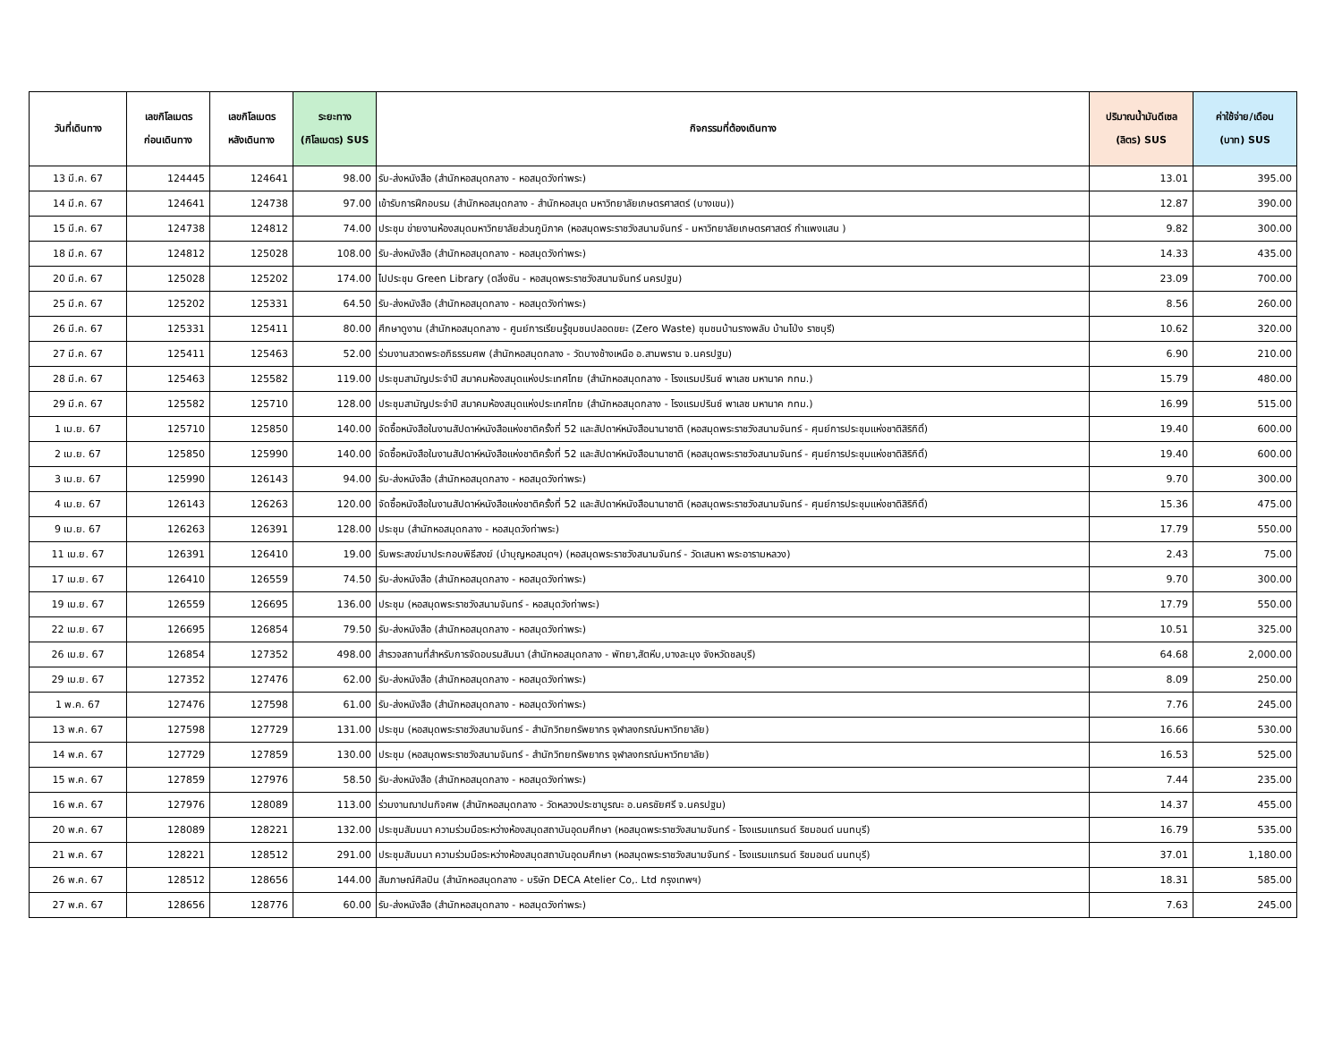| วันที่เดินทาง | เลขกิโลเมตร ก่อนเดินทาง | เลขกิโลเมตร หลังเดินทาง | ระยะทาง (กิโลเมตร) SUS | กิจกรรมที่ต้องเดินทาง | ปริมาณน้ำมันดีเซล (ลิตร) SUS | ค่าใช้จ่าย/เดือน (บาท) SUS |
| --- | --- | --- | --- | --- | --- | --- |
| 13 มี.ค. 67 | 124445 | 124641 | 98.00 | รับ-ส่งหนังสือ (สำนักหอสมุดกลาง - หอสมุดวังท่าพระ) | 13.01 | 395.00 |
| 14 มี.ค. 67 | 124641 | 124738 | 97.00 | เข้ารับการฝึกอบรม (สำนักหอสมุดกลาง - สำนักหอสมุด มหาวิทยาลัยเกษตรศาสตร์ (บางเขน)) | 12.87 | 390.00 |
| 15 มี.ค. 67 | 124738 | 124812 | 74.00 | ประชุม ข่ายงานห้องสมุดมหาวิทยาลัยส่วนภูมิภาค (หอสมุดพระราชวังสนามจันทร์ - มหาวิทยาลัยเกษตรศาสตร์ กำแพงแสน ) | 9.82 | 300.00 |
| 18 มี.ค. 67 | 124812 | 125028 | 108.00 | รับ-ส่งหนังสือ (สำนักหอสมุดกลาง - หอสมุดวังท่าพระ) | 14.33 | 435.00 |
| 20 มี.ค. 67 | 125028 | 125202 | 174.00 | ไปประชุม Green Library (ตลิ่งชัน - หอสมุดพระราชวังสนามจันทร์ นครปฐม) | 23.09 | 700.00 |
| 25 มี.ค. 67 | 125202 | 125331 | 64.50 | รับ-ส่งหนังสือ (สำนักหอสมุดกลาง - หอสมุดวังท่าพระ) | 8.56 | 260.00 |
| 26 มี.ค. 67 | 125331 | 125411 | 80.00 | ศึกษาดูงาน (สำนักหอสมุดกลาง - ศูนย์การเรียนรู้ชุมชนปลอดขยะ (Zero Waste) ชุมชนบ้านรางพลับ บ้านโป่ง ราชบุรี) | 10.62 | 320.00 |
| 27 มี.ค. 67 | 125411 | 125463 | 52.00 | ร่วมงานสวดพระอภิธรรมศพ (สำนักหอสมุดกลาง - วัดบางช้างเหนือ อ.สามพราน จ.นครปฐม) | 6.90 | 210.00 |
| 28 มี.ค. 67 | 125463 | 125582 | 119.00 | ประชุมสามัญประจำปี สมาคมห้องสมุดแห่งประเทศไทย (สำนักหอสมุดกลาง - โรงแรมปรินซ์ พาเลซ มหานาค กทม.) | 15.79 | 480.00 |
| 29 มี.ค. 67 | 125582 | 125710 | 128.00 | ประชุมสามัญประจำปี สมาคมห้องสมุดแห่งประเทศไทย (สำนักหอสมุดกลาง - โรงแรมปรินซ์ พาเลซ มหานาค กทม.) | 16.99 | 515.00 |
| 1 เม.ย. 67 | 125710 | 125850 | 140.00 | จัดซื้อหนังสือในงานสัปดาห์หนังสือแห่งชาติครั้งที่ 52 และสัปดาห์หนังสือนานาชาติ (หอสมุดพระราชวังสนามจันทร์ - ศุนย์การประชุมแห่งชาติสิริกิติ์) | 19.40 | 600.00 |
| 2 เม.ย. 67 | 125850 | 125990 | 140.00 | จัดซื้อหนังสือในงานสัปดาห์หนังสือแห่งชาติครั้งที่ 52 และสัปดาห์หนังสือนานาชาติ (หอสมุดพระราชวังสนามจันทร์ - ศุนย์การประชุมแห่งชาติสิริกิติ์) | 19.40 | 600.00 |
| 3 เม.ย. 67 | 125990 | 126143 | 94.00 | รับ-ส่งหนังสือ (สำนักหอสมุดกลาง - หอสมุดวังท่าพระ) | 9.70 | 300.00 |
| 4 เม.ย. 67 | 126143 | 126263 | 120.00 | จัดซื้อหนังสือในงานสัปดาห์หนังสือแห่งชาติครั้งที่ 52 และสัปดาห์หนังสือนานาชาติ (หอสมุดพระราชวังสนามจันทร์ - ศุนย์การประชุมแห่งชาติสิริกิติ์) | 15.36 | 475.00 |
| 9 เม.ย. 67 | 126263 | 126391 | 128.00 | ประชุม (สำนักหอสมุดกลาง - หอสมุดวังท่าพระ) | 17.79 | 550.00 |
| 11 เม.ย. 67 | 126391 | 126410 | 19.00 | รับพระสงฆ์มาประกอบพิธีสงฆ์ (บำบุญหอสมุดฯ) (หอสมุดพระราชวังสนามจันทร์ - วัดเสนหา พระอารามหลวง) | 2.43 | 75.00 |
| 17 เม.ย. 67 | 126410 | 126559 | 74.50 | รับ-ส่งหนังสือ (สำนักหอสมุดกลาง - หอสมุดวังท่าพระ) | 9.70 | 300.00 |
| 19 เม.ย. 67 | 126559 | 126695 | 136.00 | ประชุม (หอสมุดพระราชวังสนามจันทร์ - หอสมุดวังท่าพระ) | 17.79 | 550.00 |
| 22 เม.ย. 67 | 126695 | 126854 | 79.50 | รับ-ส่งหนังสือ (สำนักหอสมุดกลาง - หอสมุดวังท่าพระ) | 10.51 | 325.00 |
| 26 เม.ย. 67 | 126854 | 127352 | 498.00 | สำรวจสถานที่สำหรับการจัดอบรมสัมนา (สำนักหอสมุดกลาง - พัทยา,สัตหีบ,บางละมุง จังหวัดชลบุรี) | 64.68 | 2,000.00 |
| 29 เม.ย. 67 | 127352 | 127476 | 62.00 | รับ-ส่งหนังสือ (สำนักหอสมุดกลาง - หอสมุดวังท่าพระ) | 8.09 | 250.00 |
| 1 พ.ค. 67 | 127476 | 127598 | 61.00 | รับ-ส่งหนังสือ (สำนักหอสมุดกลาง - หอสมุดวังท่าพระ) | 7.76 | 245.00 |
| 13 พ.ค. 67 | 127598 | 127729 | 131.00 | ประชุม (หอสมุดพระราชวังสนามจันทร์ - สำนักวิทยทรัพยากร จุฬาลงกรณ์มหาวิทยาลัย) | 16.66 | 530.00 |
| 14 พ.ค. 67 | 127729 | 127859 | 130.00 | ประชุม (หอสมุดพระราชวังสนามจันทร์ - สำนักวิทยทรัพยากร จุฬาลงกรณ์มหาวิทยาลัย) | 16.53 | 525.00 |
| 15 พ.ค. 67 | 127859 | 127976 | 58.50 | รับ-ส่งหนังสือ (สำนักหอสมุดกลาง - หอสมุดวังท่าพระ) | 7.44 | 235.00 |
| 16 พ.ค. 67 | 127976 | 128089 | 113.00 | ร่วมงานฌาปนกิจศพ (สำนักหอสมุดกลาง - วัดหลวงประชาบูรณะ อ.นครชัยศรี จ.นครปฐม) | 14.37 | 455.00 |
| 20 พ.ค. 67 | 128089 | 128221 | 132.00 | ประชุมสัมมนา ความร่วมมือระหว่างห้องสมุดสถาบันอุดมศึกษา (หอสมุดพระราชวังสนามจันทร์ - โรงแรมแกรนด์ ริชมอนด์ นนทบุรี) | 16.79 | 535.00 |
| 21 พ.ค. 67 | 128221 | 128512 | 291.00 | ประชุมสัมมนา ความร่วมมือระหว่างห้องสมุดสถาบันอุดมศึกษา (หอสมุดพระราชวังสนามจันทร์ - โรงแรมแกรนด์ ริชมอนด์ นนทบุรี) | 37.01 | 1,180.00 |
| 26 พ.ค. 67 | 128512 | 128656 | 144.00 | สัมภาษณ์ศิลปิน (สำนักหอสมุดกลาง - บริษัท DECA Atelier Co,. Ltd กรุงเทพฯ) | 18.31 | 585.00 |
| 27 พ.ค. 67 | 128656 | 128776 | 60.00 | รับ-ส่งหนังสือ (สำนักหอสมุดกลาง - หอสมุดวังท่าพระ) | 7.63 | 245.00 |